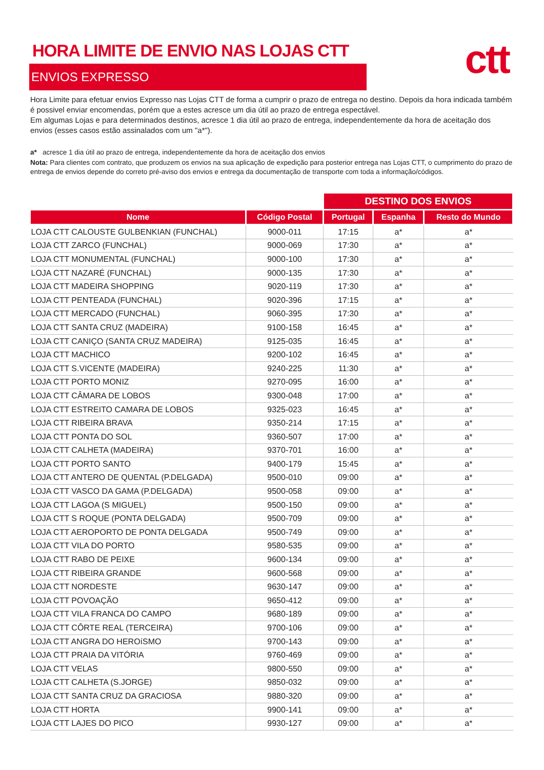ctt
HORA LIMITE DE ENVIO NAS LOJAS CTT
ENVIOS EXPRESSO
Hora Limite para efetuar envios Expresso nas Lojas CTT de forma a cumprir o prazo de entrega no destino. Depois da hora indicada também é possivel enviar encomendas, porém que a estes acresce um dia útil ao prazo de entrega espectável.
Em algumas Lojas e para determinados destinos, acresce 1 dia útil ao prazo de entrega, independentemente da hora de aceitação dos envios (esses casos estão assinalados com um "a*").
a* acresce 1 dia útil ao prazo de entrega, independentemente da hora de aceitação dos envios
Nota: Para clientes com contrato, que produzem os envios na sua aplicação de expedição para posterior entrega nas Lojas CTT, o cumprimento do prazo de entrega de envios depende do correto pré-aviso dos envios e entrega da documentação de transporte com toda a informação/códigos.
| | | DESTINO DOS ENVIOS | | |
| --- | --- | --- | --- | --- |
| Nome | Código Postal | Portugal | Espanha | Resto do Mundo |
| LOJA CTT CALOUSTE GULBENKIAN (FUNCHAL) | 9000-011 | 17:15 | a* | a* |
| LOJA CTT ZARCO (FUNCHAL) | 9000-069 | 17:30 | a* | a* |
| LOJA CTT MONUMENTAL (FUNCHAL) | 9000-100 | 17:30 | a* | a* |
| LOJA CTT NAZARÉ (FUNCHAL) | 9000-135 | 17:30 | a* | a* |
| LOJA CTT MADEIRA SHOPPING | 9020-119 | 17:30 | a* | a* |
| LOJA CTT PENTEADA (FUNCHAL) | 9020-396 | 17:15 | a* | a* |
| LOJA CTT MERCADO (FUNCHAL) | 9060-395 | 17:30 | a* | a* |
| LOJA CTT SANTA CRUZ (MADEIRA) | 9100-158 | 16:45 | a* | a* |
| LOJA CTT CANIÇO (SANTA CRUZ MADEIRA) | 9125-035 | 16:45 | a* | a* |
| LOJA CTT MACHICO | 9200-102 | 16:45 | a* | a* |
| LOJA CTT S.VICENTE (MADEIRA) | 9240-225 | 11:30 | a* | a* |
| LOJA CTT PORTO MONIZ | 9270-095 | 16:00 | a* | a* |
| LOJA CTT CÂMARA DE LOBOS | 9300-048 | 17:00 | a* | a* |
| LOJA CTT ESTREITO CAMARA DE LOBOS | 9325-023 | 16:45 | a* | a* |
| LOJA CTT RIBEIRA BRAVA | 9350-214 | 17:15 | a* | a* |
| LOJA CTT PONTA DO SOL | 9360-507 | 17:00 | a* | a* |
| LOJA CTT CALHETA (MADEIRA) | 9370-701 | 16:00 | a* | a* |
| LOJA CTT PORTO SANTO | 9400-179 | 15:45 | a* | a* |
| LOJA CTT ANTERO DE QUENTAL (P.DELGADA) | 9500-010 | 09:00 | a* | a* |
| LOJA CTT VASCO DA GAMA (P.DELGADA) | 9500-058 | 09:00 | a* | a* |
| LOJA CTT LAGOA (S MIGUEL) | 9500-150 | 09:00 | a* | a* |
| LOJA CTT S ROQUE (PONTA DELGADA) | 9500-709 | 09:00 | a* | a* |
| LOJA CTT AEROPORTO DE PONTA DELGADA | 9500-749 | 09:00 | a* | a* |
| LOJA CTT VILA DO PORTO | 9580-535 | 09:00 | a* | a* |
| LOJA CTT RABO DE PEIXE | 9600-134 | 09:00 | a* | a* |
| LOJA CTT RIBEIRA GRANDE | 9600-568 | 09:00 | a* | a* |
| LOJA CTT NORDESTE | 9630-147 | 09:00 | a* | a* |
| LOJA CTT POVOAÇÃO | 9650-412 | 09:00 | a* | a* |
| LOJA CTT VILA FRANCA DO CAMPO | 9680-189 | 09:00 | a* | a* |
| LOJA CTT CÔRTE REAL (TERCEIRA) | 9700-106 | 09:00 | a* | a* |
| LOJA CTT ANGRA DO HEROíSMO | 9700-143 | 09:00 | a* | a* |
| LOJA CTT PRAIA DA VITÓRIA | 9760-469 | 09:00 | a* | a* |
| LOJA CTT VELAS | 9800-550 | 09:00 | a* | a* |
| LOJA CTT CALHETA (S.JORGE) | 9850-032 | 09:00 | a* | a* |
| LOJA CTT SANTA CRUZ DA GRACIOSA | 9880-320 | 09:00 | a* | a* |
| LOJA CTT HORTA | 9900-141 | 09:00 | a* | a* |
| LOJA CTT LAJES DO PICO | 9930-127 | 09:00 | a* | a* |